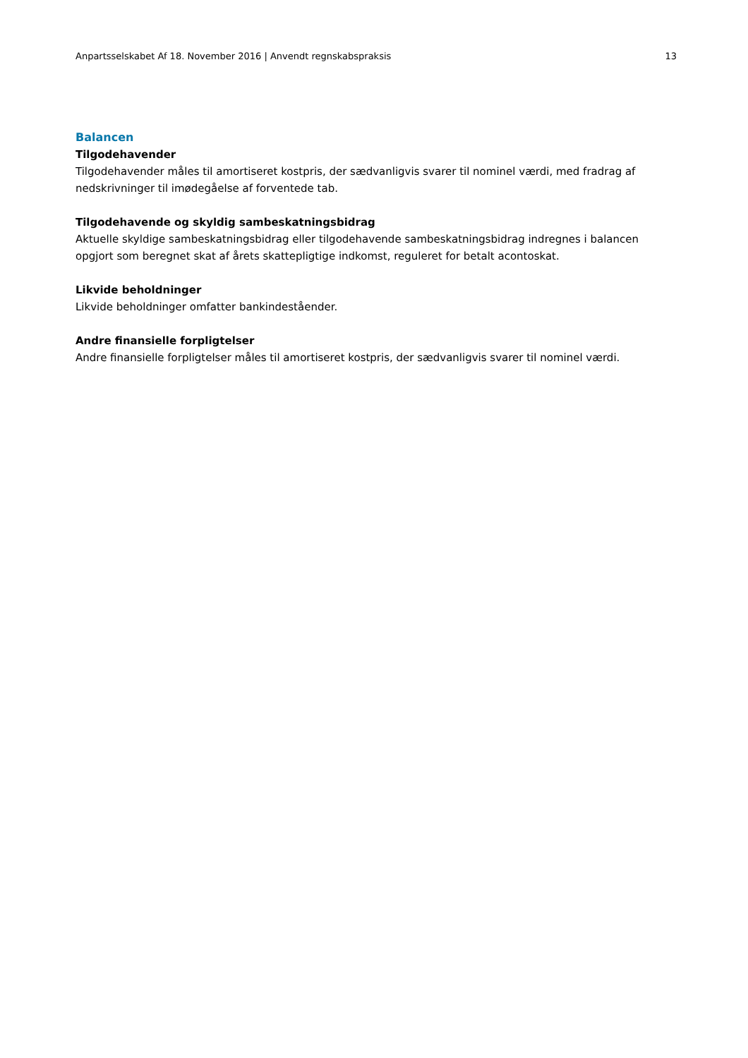Anpartsselskabet Af 18. November 2016 | Anvendt regnskabspraksis 13
Balancen
Tilgodehavender
Tilgodehavender måles til amortiseret kostpris, der sædvanligvis svarer til nominel værdi, med fradrag af nedskrivninger til imødegåelse af forventede tab.
Tilgodehavende og skyldig sambeskatningsbidrag
Aktuelle skyldige sambeskatningsbidrag eller tilgodehavende sambeskatningsbidrag indregnes i balancen opgjort som beregnet skat af årets skattepligtige indkomst, reguleret for betalt acontoskat.
Likvide beholdninger
Likvide beholdninger omfatter bankindeståender.
Andre finansielle forpligtelser
Andre finansielle forpligtelser måles til amortiseret kostpris, der sædvanligvis svarer til nominel værdi.